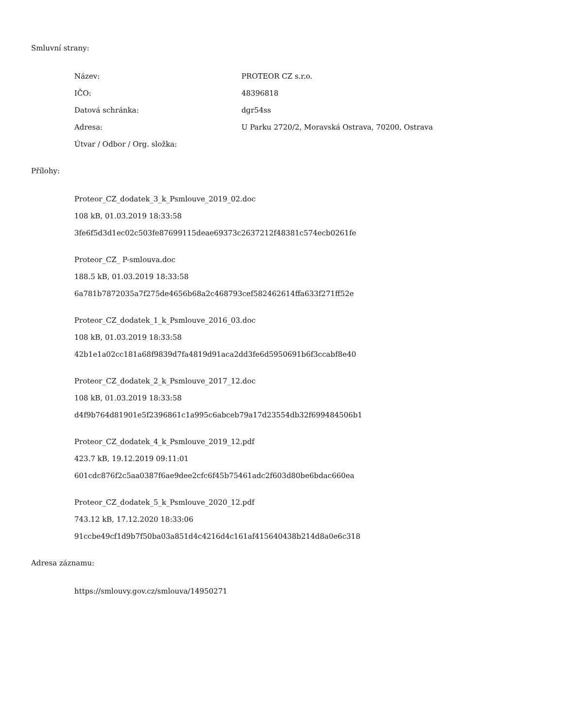Smluvní strany:
Název: PROTEOR CZ s.r.o.
IČO: 48396818
Datová schránka: dgr54ss
Adresa: U Parku 2720/2, Moravská Ostrava, 70200, Ostrava
Útvar / Odbor / Org. složka:
Přílohy:
Proteor_CZ_dodatek_3_k_Psmlouve_2019_02.doc
108 kB, 01.03.2019 18:33:58
3fe6f5d3d1ec02c503fe87699115deae69373c2637212f48381c574ecb0261fe
Proteor_CZ_ P-smlouva.doc
188.5 kB, 01.03.2019 18:33:58
6a781b7872035a7f275de4656b68a2c468793cef582462614ffa633f271ff52e
Proteor_CZ_dodatek_1_k_Psmlouve_2016_03.doc
108 kB, 01.03.2019 18:33:58
42b1e1a02cc181a68f9839d7fa4819d91aca2dd3fe6d5950691b6f3ccabf8e40
Proteor_CZ_dodatek_2_k_Psmlouve_2017_12.doc
108 kB, 01.03.2019 18:33:58
d4f9b764d81901e5f2396861c1a995c6abceb79a17d23554db32f699484506b1
Proteor_CZ_dodatek_4_k_Psmlouve_2019_12.pdf
423.7 kB, 19.12.2019 09:11:01
601cdc876f2c5aa0387f6ae9dee2cfc6f45b75461adc2f603d80be6bdac660ea
Proteor_CZ_dodatek_5_k_Psmlouve_2020_12.pdf
743.12 kB, 17.12.2020 18:33:06
91ccbe49cf1d9b7f50ba03a851d4c4216d4c161af415640438b214d8a0e6c318
Adresa záznamu:
https://smlouvy.gov.cz/smlouva/14950271